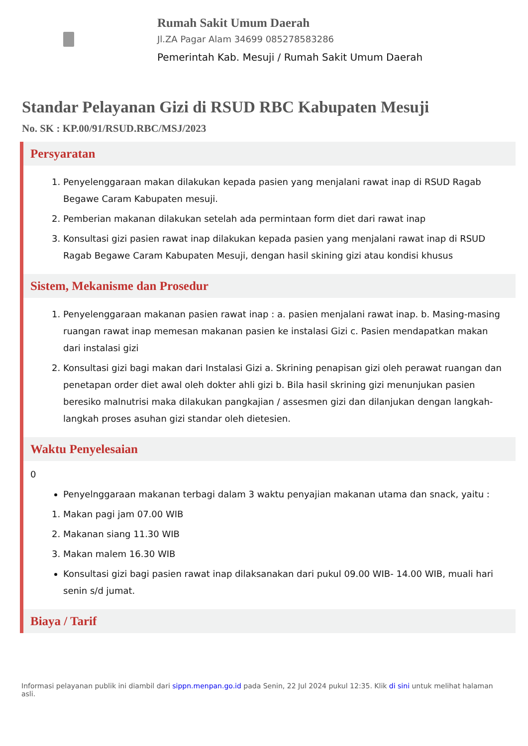Rumah Sakit Umum Daerah
Jl.ZA Pagar Alam 34699 085278583286
Pemerintah Kab. Mesuji / Rumah Sakit Umum Daerah
Standar Pelayanan Gizi di RSUD RBC Kabupaten Mesuji
No. SK : KP.00/91/RSUD.RBC/MSJ/2023
Persyaratan
1. Penyelenggaraan makan dilakukan kepada pasien yang menjalani rawat inap di RSUD Ragab Begawe Caram Kabupaten mesuji.
2. Pemberian makanan dilakukan setelah ada permintaan form diet dari rawat inap
3. Konsultasi gizi pasien rawat inap dilakukan kepada pasien yang menjalani rawat inap di RSUD Ragab Begawe Caram Kabupaten Mesuji, dengan hasil skining gizi atau kondisi khusus
Sistem, Mekanisme dan Prosedur
1. Penyelenggaraan makanan pasien rawat inap : a. pasien menjalani rawat inap. b. Masing-masing ruangan rawat inap memesan makanan pasien ke instalasi Gizi c. Pasien mendapatkan makan dari instalasi gizi
2. Konsultasi gizi bagi makan dari Instalasi Gizi a. Skrining penapisan gizi oleh perawat ruangan dan penetapan order diet awal oleh dokter ahli gizi b. Bila hasil skrining gizi menunjukan pasien beresiko malnutrisi maka dilakukan pangkajian / assesmen gizi dan dilanjukan dengan langkah-langkah proses asuhan gizi standar oleh dietesien.
Waktu Penyelesaian
0
Penyelnggaraan makanan terbagi dalam 3 waktu penyajian makanan utama dan snack, yaitu :
1. Makan pagi jam 07.00 WIB
2. Makanan siang 11.30 WIB
3. Makan malem 16.30 WIB
Konsultasi gizi bagi pasien rawat inap dilaksanakan dari pukul 09.00 WIB- 14.00 WIB, muali hari senin s/d jumat.
Biaya / Tarif
Informasi pelayanan publik ini diambil dari sippn.menpan.go.id pada Senin, 22 Jul 2024 pukul 12:35. Klik di sini untuk melihat halaman asli.